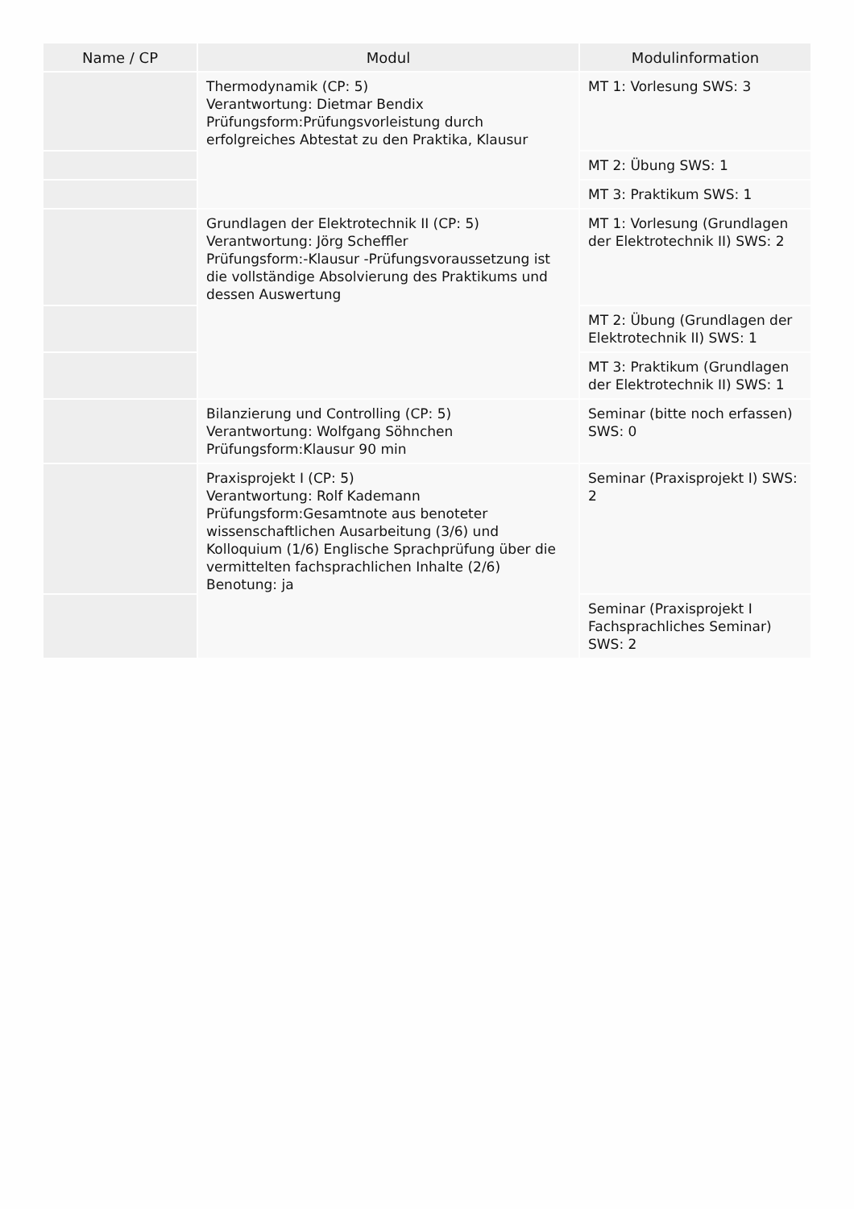| Name / CP | Modul | Modulinformation |
| --- | --- | --- |
| | Thermodynamik (CP: 5) Verantwortung: Dietmar Bendix Prüfungsform:Prüfungsvorleistung durch erfolgreiches Abtestat zu den Praktika, Klausur | MT 1: Vorlesung SWS: 3 |
| | | MT 2: Übung SWS: 1 |
| | | MT 3: Praktikum SWS: 1 |
| | Grundlagen der Elektrotechnik II (CP: 5) Verantwortung: Jörg Scheffler Prüfungsform:-Klausur -Prüfungsvoraussetzung ist die vollständige Absolvierung des Praktikums und dessen Auswertung | MT 1: Vorlesung (Grundlagen der Elektrotechnik II) SWS: 2 |
| | | MT 2: Übung (Grundlagen der Elektrotechnik II) SWS: 1 |
| | | MT 3: Praktikum (Grundlagen der Elektrotechnik II) SWS: 1 |
| | Bilanzierung und Controlling (CP: 5) Verantwortung: Wolfgang Söhnchen Prüfungsform:Klausur 90 min | Seminar (bitte noch erfassen) SWS: 0 |
| | Praxisprojekt I (CP: 5) Verantwortung: Rolf Kademann Prüfungsform:Gesamtnote aus benoteter wissenschaftlichen Ausarbeitung (3/6) und Kolloquium (1/6) Englische Sprachprüfung über die vermittelten fachsprachlichen Inhalte (2/6) Benotung: ja | Seminar (Praxisprojekt I) SWS: 2 |
| | | Seminar (Praxisprojekt I Fachsprachliches Seminar) SWS: 2 |